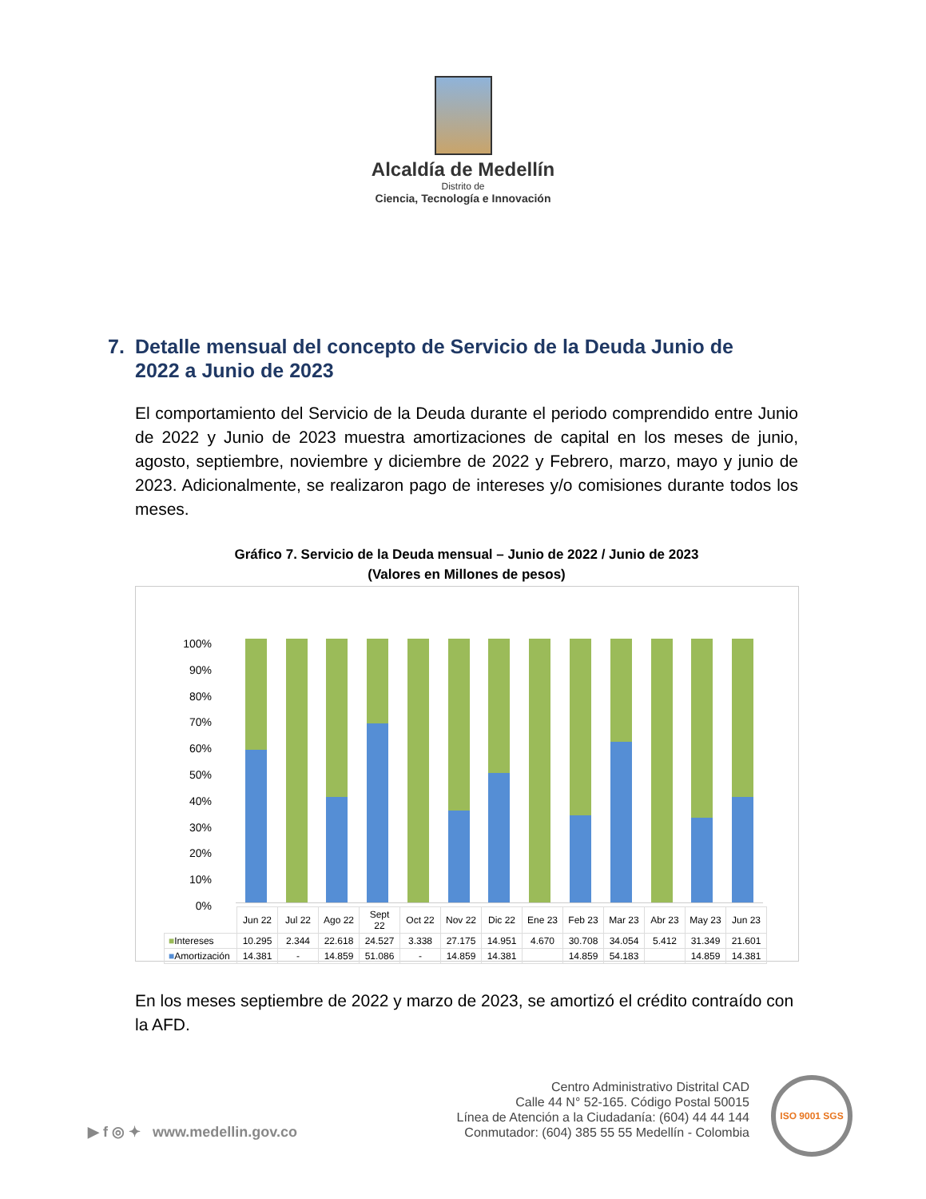Alcaldía de Medellín
Distrito de
Ciencia, Tecnología e Innovación
7. Detalle mensual del concepto de Servicio de la Deuda Junio de
2022 a Junio de 2023
El comportamiento del Servicio de la Deuda durante el periodo comprendido entre Junio de 2022 y Junio de 2023 muestra amortizaciones de capital en los meses de junio, agosto, septiembre, noviembre y diciembre de 2022 y Febrero, marzo, mayo y junio de 2023. Adicionalmente, se realizaron pago de intereses y/o comisiones durante todos los meses.
Gráfico 7. Servicio de la Deuda mensual – Junio de 2022 / Junio de 2023
(Valores en Millones de pesos)
100%
90%
80%
70%
60%
50%
40%
30%
20%
10%
0%
| | Jun 22 | Jul 22 | Ago 22 | Sept 22 | Oct 22 | Nov 22 | Dic 22 | Ene 23 | Feb 23 | Mar 23 | Abr 23 | May 23 | Jun 23 |
| --- | --- | --- | --- | --- | --- | --- | --- | --- | --- | --- | --- | --- | --- |
| ■ Intereses | 10.295 | 2.344 | 22.618 | 24.527 | 3.338 | 27.175 | 14.951 | 4.670 | 30.708 | 34.054 | 5.412 | 31.349 | 21.601 |
| ■ Amortización | 14.381 | - | 14.859 | 51.086 | - | 14.859 | 14.381 | | 14.859 | 54.183 | | 14.859 | 14.381 |
En los meses septiembre de 2022 y marzo de 2023, se amortizó el crédito contraído con la AFD.
▶ f ◎ ✦ www.medellin.gov.co
Centro Administrativo Distrital CAD
Calle 44 N° 52-165. Código Postal 50015
Línea de Atención a la Ciudadanía: (604) 44 44 144
Conmutador: (604) 385 55 55 Medellín - Colombia
ISO 9001 SGS